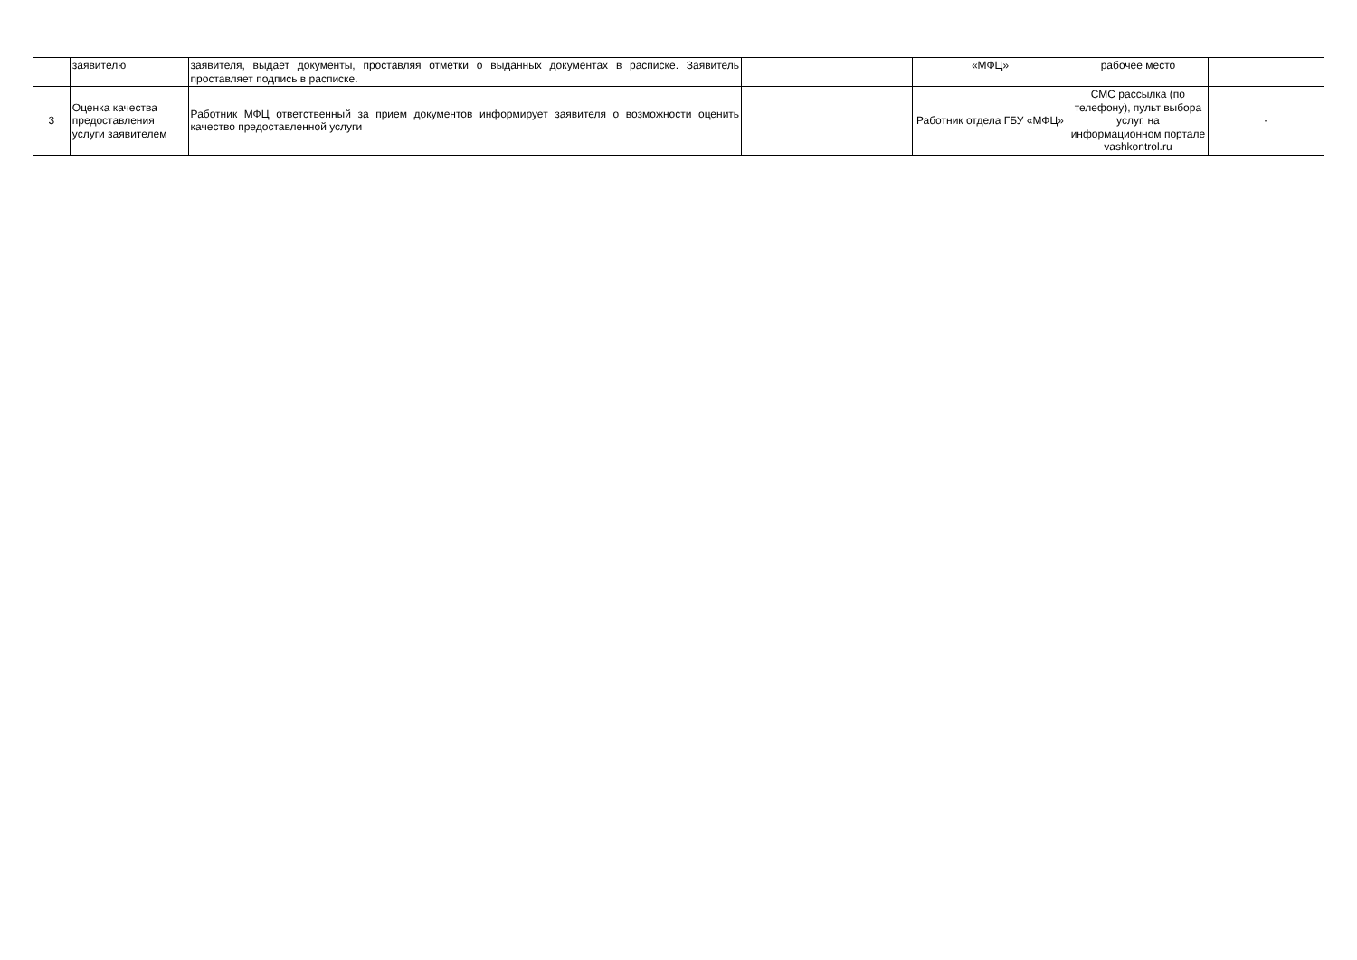| | заявителю | заявителя, выдает документы, проставляя отметки о выданных документах в расписке. Заявитель проставляет подпись в расписке. | | «МФЦ» | рабочее место | |
| 3 | Оценка качества предоставления услуги заявителем | Работник МФЦ ответственный за прием документов информирует заявителя о возможности оценить качество предоставленной услуги | | Работник отдела ГБУ «МФЦ» | СМС рассылка (по телефону), пульт выбора услуг, на информационном портале vashkontrol.ru | - |